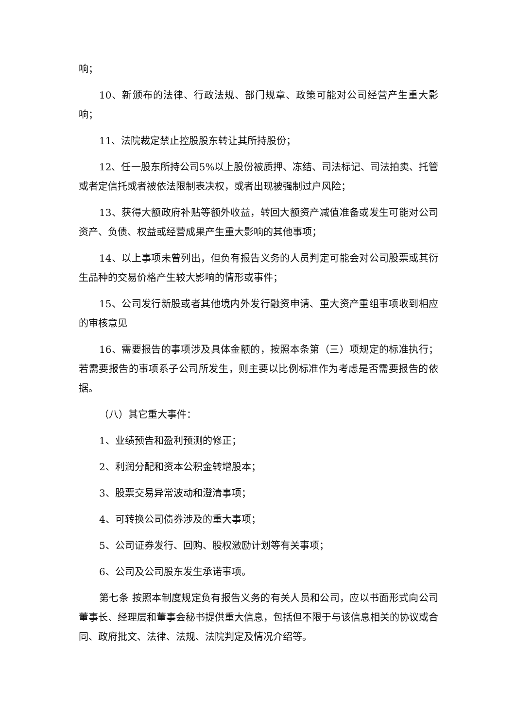响；
10、新颁布的法律、行政法规、部门规章、政策可能对公司经营产生重大影响；
11、法院裁定禁止控股股东转让其所持股份；
12、任一股东所持公司5%以上股份被质押、冻结、司法标记、司法拍卖、托管或者定信托或者被依法限制表决权，或者出现被强制过户风险；
13、获得大额政府补贴等额外收益，转回大额资产减值准备或发生可能对公司资产、负债、权益或经营成果产生重大影响的其他事项；
14、以上事项未曾列出，但负有报告义务的人员判定可能会对公司股票或其衍生品种的交易价格产生较大影响的情形或事件；
15、公司发行新股或者其他境内外发行融资申请、重大资产重组事项收到相应的审核意见
16、需要报告的事项涉及具体金额的，按照本条第（三）项规定的标准执行； 若需要报告的事项系子公司所发生，则主要以比例标准作为考虑是否需要报告的依据。
（八）其它重大事件：
1、业绩预告和盈利预测的修正；
2、利润分配和资本公积金转增股本；
3、股票交易异常波动和澄清事项；
4、可转换公司债券涉及的重大事项；
5、公司证券发行、回购、股权激励计划等有关事项；
6、公司及公司股东发生承诺事项。
第七条 按照本制度规定负有报告义务的有关人员和公司，应以书面形式向公司董事长、经理层和董事会秘书提供重大信息，包括但不限于与该信息相关的协议或合同、政府批文、法律、法规、法院判定及情况介绍等。